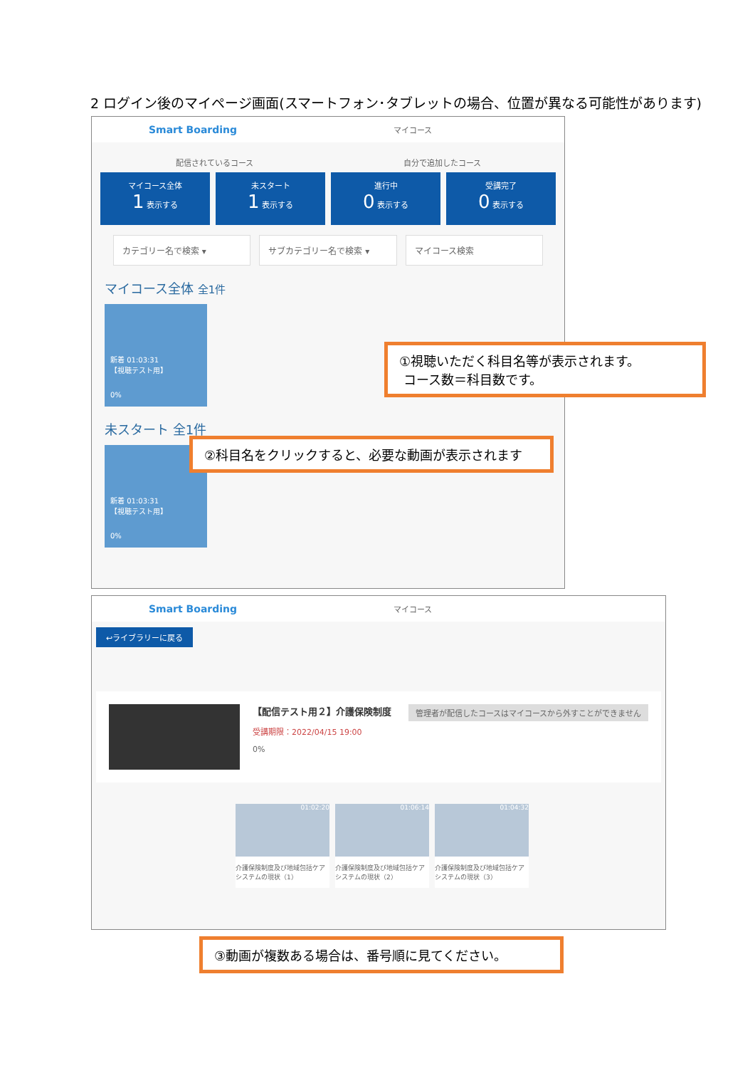2 ログイン後のマイページ画面(スマートフォン･タブレットの場合、位置が異なる可能性があります)
Smart Boarding マイコース
配信されているコース 自分で追加したコース
マイコース全体
1 表示する
未スタート
1 表示する
進行中
0 表示する
受講完了
0 表示する
カテゴリー名で検索 ▾ サブカテゴリー名で検索 ▾ マイコース検索
マイコース全体 全1件
新着 01:03:31
【視聴テスト用】
0%
未スタート 全1件
新着 01:03:31
【視聴テスト用】
0%
①視聴いただく科目名等が表示されます。
コース数＝科目数です。
②科目名をクリックすると、必要な動画が表示されます
Smart Boarding マイコース
↩ライブラリーに戻る
【配信テスト用２】介護保険制度 管理者が配信したコースはマイコースから外すことができません
受講期限：2022/04/15 19:00
0%
01:02:20
介護保険制度及び地域包括ケアシステムの現状（1）
01:06:14
介護保険制度及び地域包括ケアシステムの現状（2）
01:04:32
介護保険制度及び地域包括ケアシステムの現状（3）
③動画が複数ある場合は、番号順に見てください。